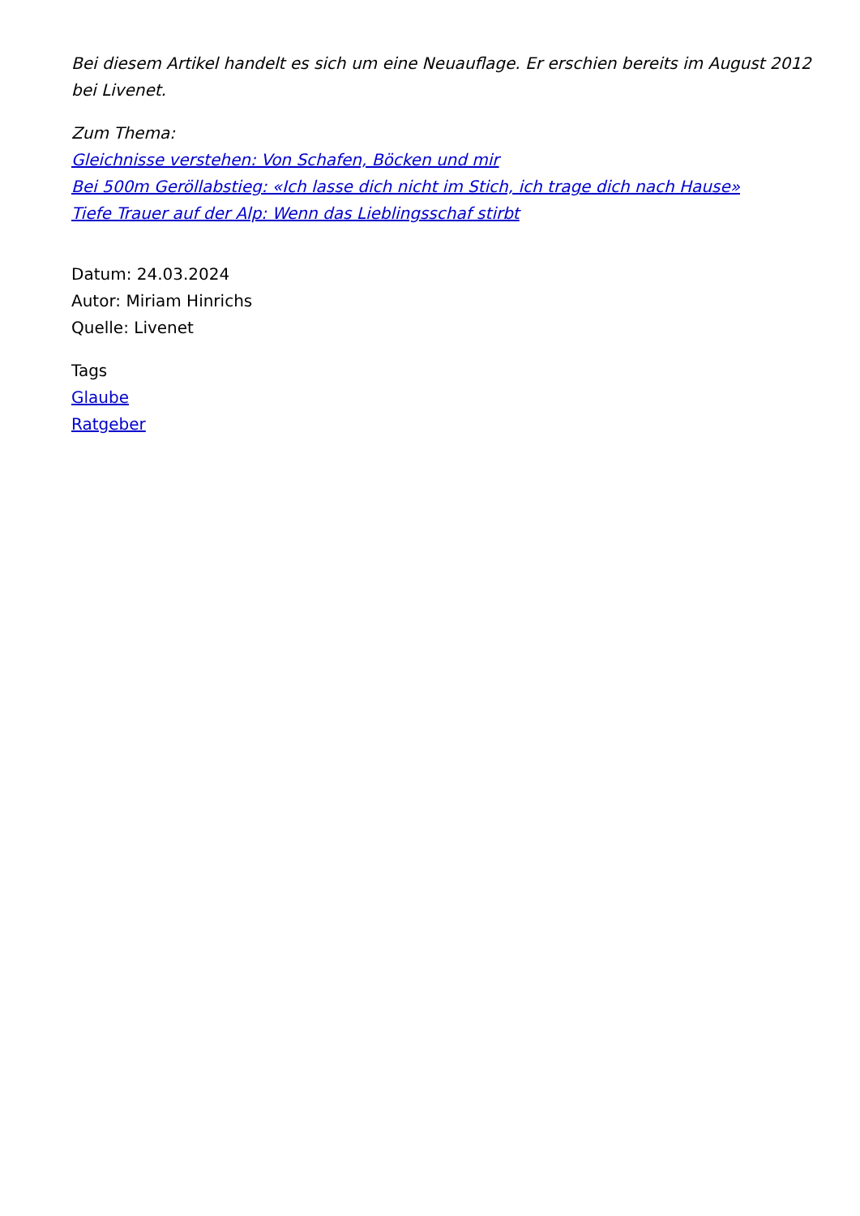Bei diesem Artikel handelt es sich um eine Neuauflage. Er erschien bereits im August 2012 bei Livenet.
Zum Thema:
Gleichnisse verstehen: Von Schafen, Böcken und mir
Bei 500m Geröllabstieg: «Ich lasse dich nicht im Stich, ich trage dich nach Hause»
Tiefe Trauer auf der Alp: Wenn das Lieblingsschaf stirbt
Datum: 24.03.2024
Autor: Miriam Hinrichs
Quelle: Livenet
Tags
Glaube
Ratgeber